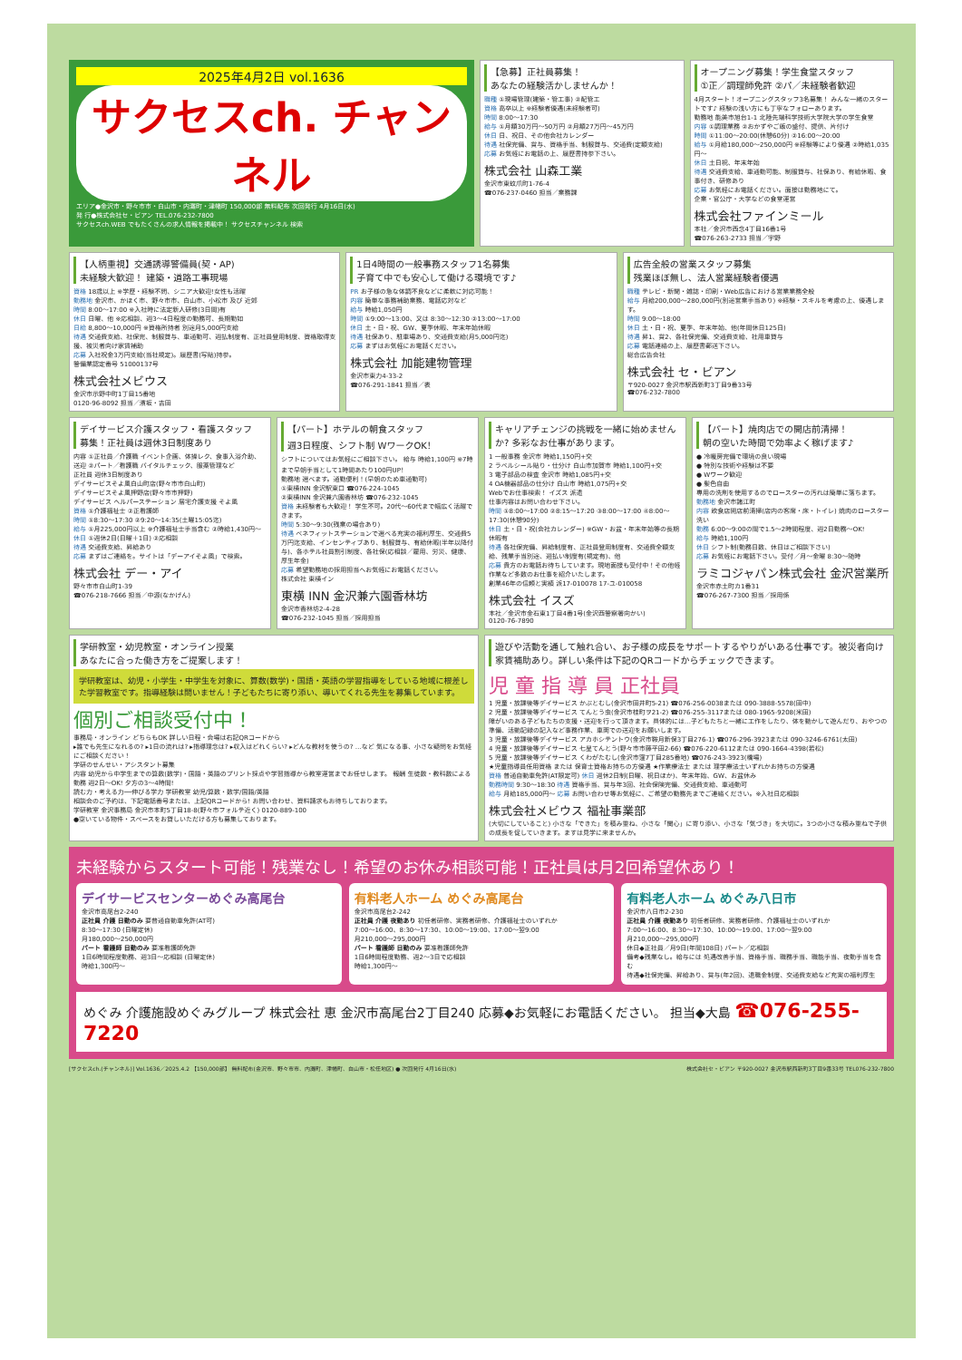2025年4月2日 vol.1636
サクセスch. チャンネル
エリア●金沢市・野々市市・白山市・内灘町・津幡町 150,000部 無料配布 次回発行 4月16日(水)
発 行●株式会社セ・ビアン TEL.076-232-7800
サクセスch.WEB でもたくさんの求人情報を掲載中！ サクセスチャンネル 検索
【急募】正社員募集！
あなたの経験活かしませんか！
職種 ①現場管理(建築・管工事) ②配管工
資格 高卒以上 ※経験者優遇(未経験者可)
時間 8:00〜17:30
給与 ①月額30万円〜50万円 ②月額27万円〜45万円
休日 日、祝日、その他会社カレンダー
待遇 社保完備、賞与、資格手当、制服貸与、交通費(定額支給)
応募 お気軽にお電話の上、履歴書持参下さい。
株式会社 山森工業
金沢市東蚊爪町1-76-4
☎076-237-0460 担当／業務課
オープニング募集！学生食堂スタッフ
①正／調理師免許 ②パ／未経験者歓迎
4月スタート！オープニングスタッフ3名募集！ みんな一緒のスタートです♪ 経験の浅い方にも丁寧なフォローあります。
勤務地 能美市旭台1-1 北陸先端科学技術大学院大学の学生食堂
内容 ①調理業務 ②おかずやご飯の盛付、提供、片付け
時間 ①11:00〜20:00(休憩60分) ②16:00〜20:00
給与 ①月給180,000〜250,000円 ※経験等により優遇 ②時給1,035円〜
休日 土日祝、年末年始
待遇 交通費支給、車通勤可能、制服貸与、社保あり、有給休暇、食事付き、研修あり
応募 お気軽にお電話ください。面接は勤務地にて。
企業・官公庁・大学などの食堂運営
株式会社ファインミール
本社／金沢市西念4丁目16番1号
☎076-263-2733 担当／宇野
【人柄重視】交通誘導警備員(契・AP)
未経験大歓迎！ 建築・道路工事現場
資格 18歳以上 ※学歴・経験不問、シニア大歓迎!女性も活躍
勤務地 金沢市、かほく市、野々市市、白山市、小松市 及び 近郊
時間 8:00〜17:00 ※入社時に法定新人研修(3日間)有
休日 日曜、他 ※応相談、週3〜4日程度の勤務可、長期勤如
日給 8,800〜10,000円 ※資格所持者 別途月5,000円支給
待遇 交通費支給、社保完、制服貸与、車通勤可、週払制度有、正社員登用制度、資格取得支援、被災者向け家賃補助
応募 入社祝金3万円支給(当社規定)。履歴書(写貼)持参。
警備業認定番号 51000137号
株式会社メビウス
金沢市示野中町1丁目15番地
0120-96-8092 担当／濱坂・吉田
1日4時間の一般事務スタッフ1名募集
子育て中でも安心して働ける環境です♪
PR お子様の急な体調不良などに柔軟に対応可能！
内容 簡単な事務補助業務、電話応対など
給与 時給1,050円
時間 ①9:00〜13:00、又は 8:30〜12:30 ②13:00〜17:00
休日 土・日・祝、GW、夏季休暇、年末年始休暇
待遇 社保あり、駐車場あり、交通費支給(月5,000円迄)
応募 まずはお気軽にお電話ください。
株式会社 加能建物管理
金沢市東力4-33-2
☎076-291-1841 担当／表
広告全般の営業スタッフ募集
残業ほぼ無し、法人営業経験者優遇
職種 テレビ・新聞・雑誌・印刷・Web広告における営業業務全般
給与 月給200,000〜280,000円(別途営業手当あり) ※経験・スキルを考慮の上、優遇します。
時間 9:00〜18:00
休日 土・日・祝、夏季、年末年始、他(年間休日125日)
待遇 昇1、賞2、各社保完備、交通費支給、社用車貸与
応募 電話連絡の上、履歴書郵送下さい。
総合広告会社
株式会社 セ・ビアン
〒920-0027 金沢市駅西新町3丁目9番33号
☎076-232-7800
デイサービス介護スタッフ・看護スタッフ
募集！正社員は週休3日制度あり
内容 ①正社員／介護職 イベント企画、体操レク、食事入浴介助、送迎 ②パート／看護職 バイタルチェック、服薬管理など
正社員 週休3日制度あり
デイサービスそよ風白山町店(野々市市白山町)
デイサービスそよ風押野店(野々市市押野)
デイサービス ヘルパーステーション 居宅介護支援 そよ風
資格 ①介護福祉士 ②正看護師
時間 ①8:30〜17:30 ②9:20〜14:35(土曜15:05迄)
給与 ①月225,000円以上 ※介護福祉士手当含む ②時給1,430円〜
休日 ①週休2日(日曜＋1日) ②応相談
待遇 交通費支給、昇給あり
応募 まずはご連絡を。サイトは「デーアイそよ風」で検索。
株式会社 デー・アイ
野々市市白山町1-39
☎076-218-7666 担当／中源(なかげん)
【パート】ホテルの朝食スタッフ
週3日程度、シフト制 WワークOK！
シフトについてはお気軽にご相談下さい。 給与 時給1,100円 ※7時まで早朝手当として1時間あたり100円UP！
勤務地 選べます。通勤便利！(早朝のため車通勤可)
①東横INN 金沢駅東口 ☎076-224-1045
②東横INN 金沢兼六園香林坊 ☎076-232-1045
資格 未経験者も大歓迎！ 学生不可。20代〜60代まで幅広く活躍できます。
時間 5:30〜9:30(残業の場合あり)
待遇 ベネフィットステーションで選べる充実の福利厚生、交通費5万円迄支給、インセンティブあり、制服貸与、有給休暇(半年以降付与)、各ホテル社員割引制度、各社保(応相談／雇用、労災、健康、厚生年金)
応募 希望勤務地の採用担当へお気軽にお電話ください。
株式会社 東横イン
東横 INN 金沢兼六園香林坊
金沢市香林坊2-4-28
☎076-232-1045 担当／採用担当
キャリアチェンジの挑戦を一緒に始めませんか? 多彩なお仕事があります。
1 一般事務 金沢市 時給1,150円+交
2 ラベルシール貼り・仕分け 白山市加賀市 時給1,100円+交
3 電子部品の検査 金沢市 時給1,085円+交
4 OA機器部品の仕分け 白山市 時給1,075円+交
Webでお仕事検索！ イズス 派遣
仕事内容はお問い合わせ下さい。
時間 ①8:00〜17:00 ②8:15〜17:20 ③8:00〜17:00 ④8:00〜17:30(休憩90分)
休日 土・日・祝(会社カレンダー) ※GW・お盆・年末年始等の長期休暇有
待遇 各社保完備、昇給制度有、正社員登用制度有、交通費全額支給、残業手当別途、週払い制度有(規定有)、他
応募 貴方のお電話お待ちしています。現地面接も受付中！その他軽作業など多数のお仕事を紹介いたします。
創業46年の信頼と実績 派17-010078 17-ユ-010058
株式会社 イスズ
本社／金沢市金石東1丁目4番1号(金沢西警察署向かい)
0120-76-7890
【パート】焼肉店での開店前清掃！
朝の空いた時間で効率よく稼げます♪
● 冷暖房完備で環境の良い現場
● 特別な技術や経験は不要
● Wワーク歓迎
● 髪色自由
専用の洗剤を使用するのでロースターの汚れは簡単に落ちます。
勤務地 金沢市諸江町
内容 飲食店開店前清掃(店内の客席・床・トイレ) 焼肉のロースター洗い
勤務 6:00〜9:00の間で1.5〜2時間程度、週2日勤務〜OK!
給与 時給1,100円
休日 シフト制(勤務日数、休日はご相談下さい)
応募 お気軽にお電話下さい。受付／月〜金曜 8:30〜随時
ラミコジャパン株式会社 金沢営業所
金沢市赤土町カ1番31
☎076-267-7300 担当／採用係
学研教室・幼児教室・オンライン授業
あなたに合った働き方をご提案します！
学研教室は、幼児・小学生・中学生を対象に、算数(数学)・国語・英語の学習指導をしている地域に根差した学習教室です。指導経験は問いません！子どもたちに寄り添い、導いてくれる先生を募集しています。
個別ご相談受付中！
事務局・オンライン どちらもOK 詳しい日程・会場は右記QRコードから
▸誰でも先生になれるの? ▸1日の流れは? ▸指導理念は? ▸収入はどれくらい? ▸どんな教材を使うの? …など 気になる事、小さな疑問をお気軽にご相談ください！
学研のせんせい・アシスタント募集
内容 幼児から中学生までの算数(数学)・国語・英語のプリント採点や学習指導から教室運営までお任せします。 報酬 生徒数・教科数による 勤務 週2日〜OK! 夕方の3〜4時間!
読む力・考える力──伸びる学力 学研教室 幼児/算数・数学/国語/英語
相談会のご予約は、下記電話番号または、上記QRコードから! お問い合わせ、資料請求もお待ちしております。
学研教室 金沢事務局 金沢市本町5丁目18-8(野々市フォルテ近く) 0120-889-100
●空いている物件・スペースをお貸しいただける方も募集しております。
遊びや活動を通して触れ合い、お子様の成長をサポートするやりがいある仕事です。被災者向け家賃補助あり。詳しい条件は下記のQRコードからチェックできます。
児 童 指 導 員 正社員
1 児童・放課後等デイサービス かぶとむし(金沢市田井町5-21) ☎076-256-0038または 090-3888-5578(田中)
2 児童・放課後等デイサービス てんとう虫(金沢市桂町ヲ21-2) ☎076-255-3117または 080-1965-9208(米田)
障がいのある子どもたちの支援・送迎を行って頂きます。具体的には…子どもたちと一緒に工作をしたり、体を動かして遊んだり、おやつの準備、活動記録の記入など事務作業、車両での送迎をお願いします。
3 児童・放課後等デイサービス アカホシテントウ(金沢市鞍月新保3丁目276-1) ☎076-296-3923または 090-3246-6761(太田)
4 児童・放課後等デイサービス 七星てんとう(野々市市藤平田2-66) ☎076-220-6112または 090-1664-4398(若松)
5 児童・放課後等デイサービス くわがたむし(金沢市窪7丁目285番地) ☎076-243-3923(橋場)
★児童指導員任用資格 または 保育士資格お持ちの方優遇 ★作業療法士 または 理学療法士いずれかお持ちの方優遇
資格 普通自動車免許(AT限定可) 休日 週休2日制(日曜、祝日ほか)、年末年始、GW、お盆休み
勤務時間 9:30〜18:30 待遇 資格手当、賞与年3回、社会保険完備、交通費支給、車通勤可
給与 月給185,000円〜 応募 お問い合わせ等お気軽に、ご希望の勤務先までご連絡ください。※入社日応相談
株式会社メビウス 福祉事業部
(大切にしていること) 小さな「できた」を積み重ね、小さな「関心」に寄り添い、小さな「気づき」を大切に。3つの小さな積み重ねで子供の成長を促していきます。ますは見学に来ませんか。
未経験からスタート可能！残業なし！希望のお休み相談可能！正社員は月2回希望休あり！
デイサービスセンターめぐみ高尾台
金沢市高尾台2-240
正社員 介護 日勤のみ 要普通自動車免許(AT可)
8:30〜17:30 (日曜定休)
月180,000〜250,000円
パート 看護師 日勤のみ 要准看護師免許
1日6時間程度勤務、週3日〜応相談 (日曜定休)
時給1,300円〜
有料老人ホーム めぐみ高尾台
金沢市高尾台2-242
正社員 介護 夜勤あり 初任者研修、実務者研修、介護福祉士のいずれか
7:00〜16:00、8:30〜17:30、10:00〜19:00、17:00〜翌9:00
月210,000〜295,000円
パート 看護師 日勤のみ 要准看護師免許
1日6時間程度勤務、週2〜3日で応相談
時給1,300円〜
有料老人ホーム めぐみ八日市
金沢市八日市2-230
正社員 介護 夜勤あり 初任者研修、実務者研修、介護福祉士のいずれか
7:00〜16:00、8:30〜17:30、10:00〜19:00、17:00〜翌9:00
月210,000〜295,000円
休日◆正社員／月9日(年間108日) パート／応相談
備考◆残業なし。給与には 処遇改善手当、資格手当、職務手当、職能手当、夜勤手当を含む
待遇◆社保完備、昇給あり、賞与(年2回)、退職金制度、交通費支給など充実の福利厚生
めぐみ 介護施設めぐみグループ 株式会社 恵 金沢市高尾台2丁目240 応募◆お気軽にお電話ください。 担当◆大島 ☎076-255-7220
[サクセスch.(チャンネル)] Vol.1636／2025.4.2 【150,000部】 無料配布(金沢市、野々市市、内灘町、津幡町、白山市・松任地区) ● 次回発行 4月16日(水) 株式会社セ・ビアン 〒920-0027 金沢市駅西新町3丁目9番33号 TEL076-232-7800